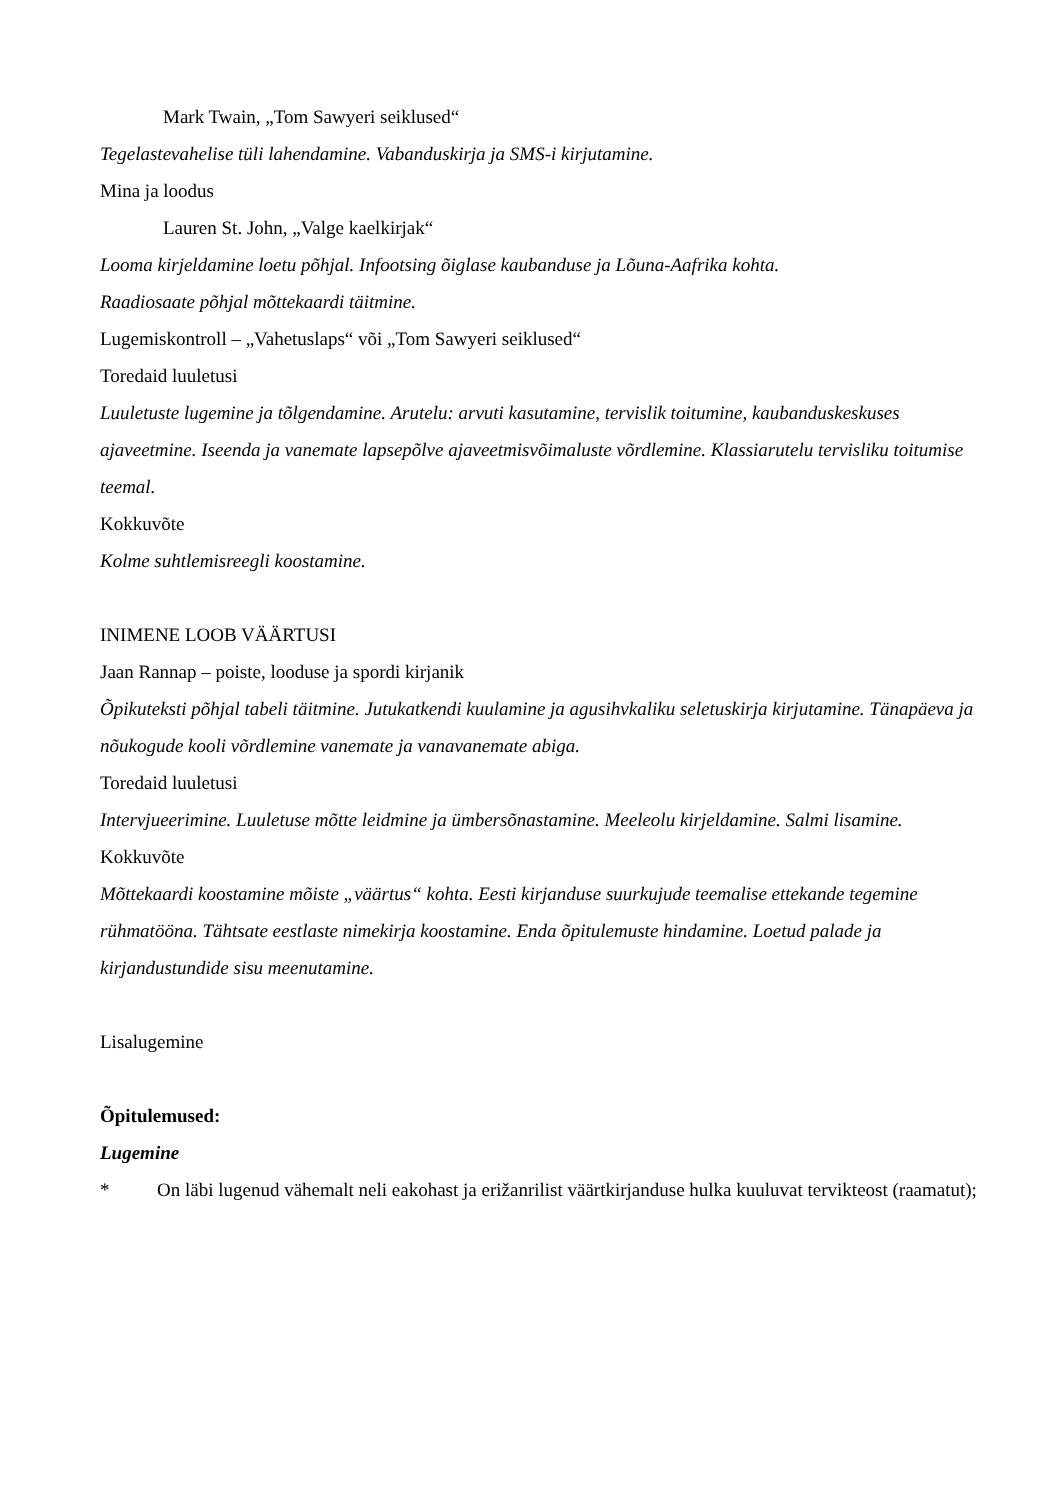Mark Twain, „Tom Sawyeri seiklused“
Tegelastevahelise tüli lahendamine. Vabanduskirja ja SMS-i kirjutamine.
Mina ja loodus
Lauren St. John, „Valge kaelkirjak“
Looma kirjeldamine loetu põhjal. Infootsing õiglase kaubanduse ja Lõuna-Aafrika kohta.
Raadiosaate põhjal mõttekaardi täitmine.
Lugemiskontroll – „Vahetuslaps“ või „Tom Sawyeri seiklused“
Toredaid luuletusi
Luuletuste lugemine ja tõlgendamine. Arutelu: arvuti kasutamine, tervislik toitumine, kaubanduskeskuses ajaveetmine. Iseenda ja vanemate lapsepõlve ajaveetmisvõimaluste võrdlemine. Klassiarutelu tervisliku toitumise teemal.
Kokkuvõte
Kolme suhtlemisreegli koostamine.
INIMENE LOOB VÄÄRTUSI
Jaan Rannap – poiste, looduse ja spordi kirjanik
Õpikuteksti põhjal tabeli täitmine. Jutukatkendi kuulamine ja agusihvkaliku seletuskirja kirjutamine. Tänapäeva ja nõukogude kooli võrdlemine vanemate ja vanavanemate abiga.
Toredaid luuletusi
Intervjueerimine. Luuletuse mõtte leidmine ja ümbersõnastamine. Meeleolu kirjeldamine. Salmi lisamine.
Kokkuvõte
Mõttekaardi koostamine mõiste „väärtus“ kohta. Eesti kirjanduse suurkujude teemalise ettekande tegemine rühmatööna. Tähtsate eestlaste nimekirja koostamine. Enda õpitulemuste hindamine. Loetud palade ja kirjandustundide sisu meenutamine.
Lisalugemine
Õpitulemused:
Lugemine
* On läbi lugenud vähemalt neli eakohast ja erižanrilist väärtkirjanduse hulka kuuluvat tervikteost (raamatut);